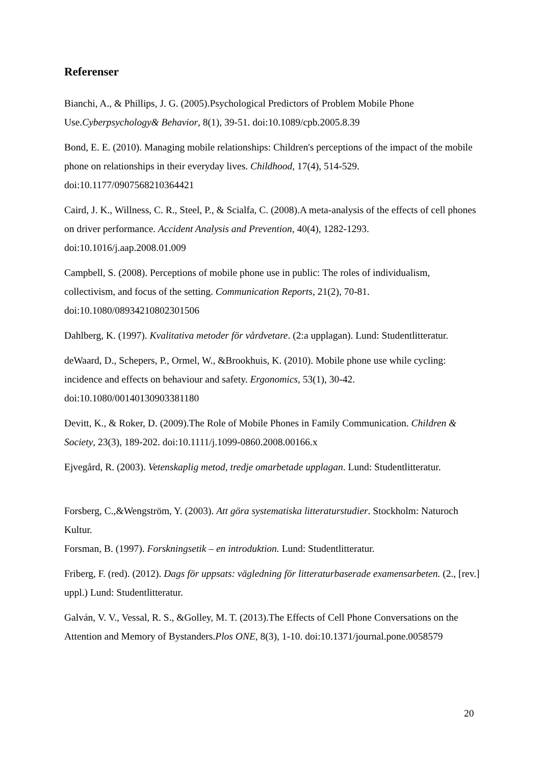Referenser
Bianchi, A., & Phillips, J. G. (2005).Psychological Predictors of Problem Mobile Phone Use.Cyberpsychology& Behavior, 8(1), 39-51. doi:10.1089/cpb.2005.8.39
Bond, E. E. (2010). Managing mobile relationships: Children's perceptions of the impact of the mobile phone on relationships in their everyday lives. Childhood, 17(4), 514-529. doi:10.1177/0907568210364421
Caird, J. K., Willness, C. R., Steel, P., & Scialfa, C. (2008).A meta-analysis of the effects of cell phones on driver performance. Accident Analysis and Prevention, 40(4), 1282-1293. doi:10.1016/j.aap.2008.01.009
Campbell, S. (2008). Perceptions of mobile phone use in public: The roles of individualism, collectivism, and focus of the setting. Communication Reports, 21(2), 70-81. doi:10.1080/08934210802301506
Dahlberg, K. (1997). Kvalitativa metoder för vårdvetare. (2:a upplagan). Lund: Studentlitteratur.
deWaard, D., Schepers, P., Ormel, W., &Brookhuis, K. (2010). Mobile phone use while cycling: incidence and effects on behaviour and safety. Ergonomics, 53(1), 30-42. doi:10.1080/00140130903381180
Devitt, K., & Roker, D. (2009).The Role of Mobile Phones in Family Communication. Children & Society, 23(3), 189-202. doi:10.1111/j.1099-0860.2008.00166.x
Ejvegård, R. (2003). Vetenskaplig metod, tredje omarbetade upplagan. Lund: Studentlitteratur.
Forsberg, C.,&Wengström, Y. (2003). Att göra systematiska litteraturstudier. Stockholm: Naturoch Kultur.
Forsman, B. (1997). Forskningsetik – en introduktion. Lund: Studentlitteratur.
Friberg, F. (red). (2012). Dags för uppsats: vägledning för litteraturbaserade examensarbeten. (2., [rev.] uppl.) Lund: Studentlitteratur.
Galván, V. V., Vessal, R. S., &Golley, M. T. (2013).The Effects of Cell Phone Conversations on the Attention and Memory of Bystanders.Plos ONE, 8(3), 1-10. doi:10.1371/journal.pone.0058579
20